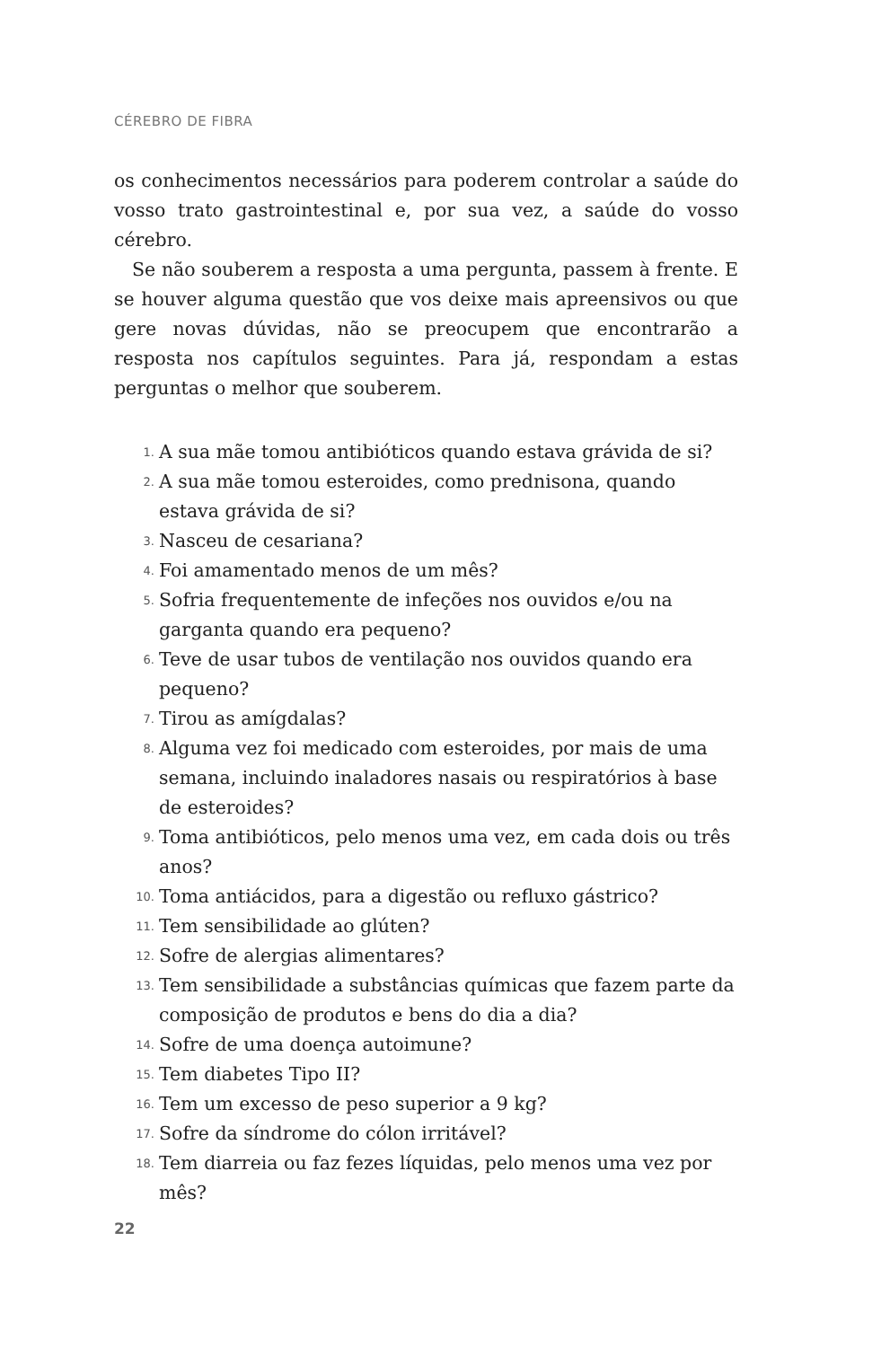CÉREBRO DE FIBRA
os conhecimentos necessários para poderem controlar a saúde do vosso trato gastrointestinal e, por sua vez, a saúde do vosso cérebro.
Se não souberem a resposta a uma pergunta, passem à frente. E se houver alguma questão que vos deixe mais apreensivos ou que gere novas dúvidas, não se preocupem que encontrarão a resposta nos capítulos seguintes. Para já, respondam a estas perguntas o melhor que souberem.
1. A sua mãe tomou antibióticos quando estava grávida de si?
2. A sua mãe tomou esteroides, como prednisona, quando estava grávida de si?
3. Nasceu de cesariana?
4. Foi amamentado menos de um mês?
5. Sofria frequentemente de infeções nos ouvidos e/ou na garganta quando era pequeno?
6. Teve de usar tubos de ventilação nos ouvidos quando era pequeno?
7. Tirou as amígdalas?
8. Alguma vez foi medicado com esteroides, por mais de uma semana, incluindo inaladores nasais ou respiratórios à base de esteroides?
9. Toma antibióticos, pelo menos uma vez, em cada dois ou três anos?
10. Toma antiácidos, para a digestão ou refluxo gástrico?
11. Tem sensibilidade ao glúten?
12. Sofre de alergias alimentares?
13. Tem sensibilidade a substâncias químicas que fazem parte da composição de produtos e bens do dia a dia?
14. Sofre de uma doença autoimune?
15. Tem diabetes Tipo II?
16. Tem um excesso de peso superior a 9 kg?
17. Sofre da síndrome do cólon irritável?
18. Tem diarreia ou faz fezes líquidas, pelo menos uma vez por mês?
22